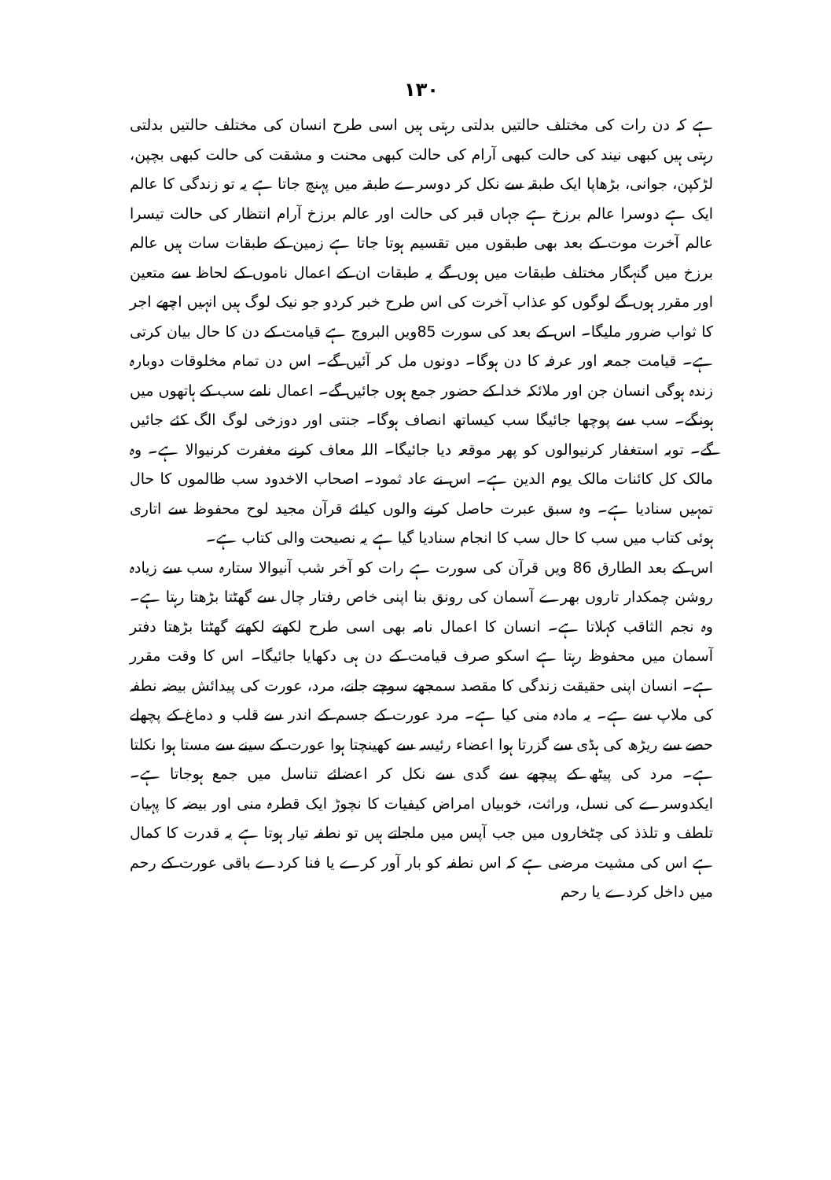۱۳۰
ہے کہ دن رات کی مختلف حالتیں بدلتی رہتی ہیں اسی طرح انسان کی مختلف حالتیں بدلتی رہتی ہیں کبھی نیند کی حالت کبھی آرام کی حالت کبھی محنت و مشقت کی حالت کبھی بچپن، لڑکپن، جوانی، بڑھاپا ایک طبقہ سے نکل کر دوسرے طبقہ میں پہنچ جاتا ہے یہ تو زندگی کا عالم ایک ہے دوسرا عالم برزخ ہے جہاں قبر کی حالت اور عالم برزخ آرام انتظار کی حالت تیسرا عالم آخرت موت کے بعد بھی طبقوں میں تقسیم ہوتا جاتا ہے زمین کے طبقات سات ہیں عالم برزخ میں گنہگار مختلف طبقات میں ہوں گے یہ طبقات ان کے اعمال ناموں کے لحاظ سے متعین اور مقرر ہوں گے لوگوں کو عذاب آخرت کی اس طرح خبر کردو جو نیک لوگ ہیں انہیں اچھے اجر کا ثواب ضرور ملیگا۔ اس کے بعد کی سورت 85ویں البروج ہے قیامت کے دن کا حال بیان کرتی ہے۔ قیامت جمعہ اور عرفہ کا دن ہوگا۔ دونوں مل کر آئیں گے۔ اس دن تمام مخلوقات دوبارہ زندہ ہوگی انسان جن اور ملائکہ خدا کے حضور جمع ہوں جائیں گے۔ اعمال نامے سب کے ہاتھوں میں ہونگے۔ سب سے پوچھا جائیگا سب کیساتھ انصاف ہوگا۔ جنتی اور دوزخی لوگ الگ کئے جائیں گے۔ توبہ استغفار کرنیوالوں کو پھر موقعہ دیا جائیگا۔ اللہ معاف کرنے مغفرت کرنیوالا ہے۔ وہ مالک کل کائنات مالک یوم الدین ہے۔ اس نے عاد ثمود۔ اصحاب الاخدود سب ظالموں کا حال تمہیں سنادیا ہے۔ وہ سبق عبرت حاصل کرنے والوں کیلئے قرآن مجید لوح محفوظ سے اتاری ہوئی کتاب میں سب کا حال سب کا انجام سنادیا گیا ہے یہ نصیحت والی کتاب ہے۔
اس کے بعد الطارق 86 ویں قرآن کی سورت ہے رات کو آخر شب آنیوالا ستارہ سب سے زیادہ روشن چمکدار تاروں بھرے آسمان کی رونق بنا اپنی خاص رفتار چال سے گھٹتا بڑھتا رہتا ہے۔ وہ نجم الثاقب کہلاتا ہے۔ انسان کا اعمال نامہ بھی اسی طرح لکھتے لکھتے گھٹتا بڑھتا دفتر آسمان میں محفوظ رہتا ہے اسکو صرف قیامت کے دن ہی دکھایا جائیگا۔ اس کا وقت مقرر ہے۔ انسان اپنی حقیقت زندگی کا مقصد سمجھے سوچے جانے، مرد، عورت کی پیدائش بیضہ نطفہ کی ملاپ سے ہے۔ یہ مادہ منی کیا ہے۔ مرد عورت کے جسم کے اندر سے قلب و دماغ کے پچھلے حصے سے ریڑھ کی ہڈی سے گزرتا ہوا اعضاء رئیسہ سے کھینچتا ہوا عورت کے سینے سے مستا ہوا نکلتا ہے۔ مرد کی پیٹھ کے پیچھے سے گدی سے نکل کر اعضائے تناسل میں جمع ہوجاتا ہے۔ ایکدوسرے کی نسل، وراثت، خوبیاں امراض کیفیات کا نچوڑ ایک قطرہ منی اور بیضہ کا پہیان تلطف و تلذذ کی چٹخاروں میں جب آپس میں ملجاتے ہیں تو نطفہ تیار ہوتا ہے یہ قدرت کا کمال ہے اس کی مشیت مرضی ہے کہ اس نطفہ کو بار آور کرے یا فنا کردے باقی عورت کے رحم میں داخل کردے یا رحم